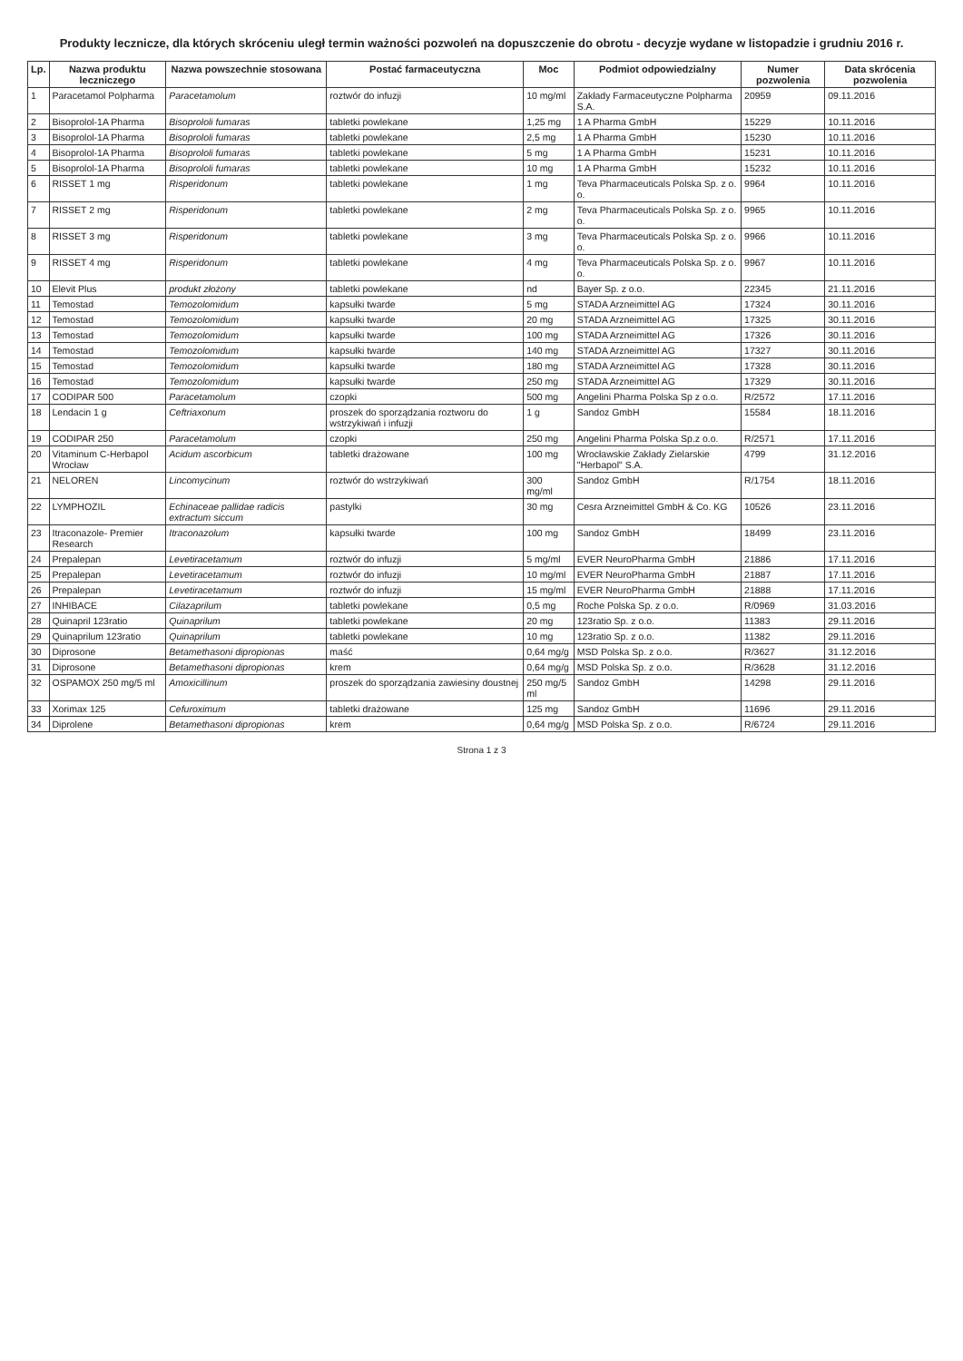Produkty lecznicze, dla których skróceniu uległ termin ważności pozwoleń na dopuszczenie do obrotu - decyzje wydane w listopadzie i grudniu 2016 r.
| Lp. | Nazwa produktu leczniczego | Nazwa powszechnie stosowana | Postać farmaceutyczna | Moc | Podmiot odpowiedzialny | Numer pozwolenia | Data skrócenia pozwolenia |
| --- | --- | --- | --- | --- | --- | --- | --- |
| 1 | Paracetamol Polpharma | Paracetamolum | roztwór do infuzji | 10 mg/ml | Zakłady Farmaceutyczne Polpharma S.A. | 20959 | 09.11.2016 |
| 2 | Bisoprolol-1A Pharma | Bisoprololi fumaras | tabletki powlekane | 1,25 mg | 1 A Pharma GmbH | 15229 | 10.11.2016 |
| 3 | Bisoprolol-1A Pharma | Bisoprololi fumaras | tabletki powlekane | 2,5 mg | 1 A Pharma GmbH | 15230 | 10.11.2016 |
| 4 | Bisoprolol-1A Pharma | Bisoprololi fumaras | tabletki powlekane | 5 mg | 1 A Pharma GmbH | 15231 | 10.11.2016 |
| 5 | Bisoprolol-1A Pharma | Bisoprololi fumaras | tabletki powlekane | 10 mg | 1 A Pharma GmbH | 15232 | 10.11.2016 |
| 6 | RISSET 1 mg | Risperidonum | tabletki powlekane | 1 mg | Teva Pharmaceuticals Polska Sp. z o. o. | 9964 | 10.11.2016 |
| 7 | RISSET 2 mg | Risperidonum | tabletki powlekane | 2 mg | Teva Pharmaceuticals Polska Sp. z o. o. | 9965 | 10.11.2016 |
| 8 | RISSET 3 mg | Risperidonum | tabletki powlekane | 3 mg | Teva Pharmaceuticals Polska Sp. z o. o. | 9966 | 10.11.2016 |
| 9 | RISSET 4 mg | Risperidonum | tabletki powlekane | 4 mg | Teva Pharmaceuticals Polska Sp. z o. o. | 9967 | 10.11.2016 |
| 10 | Elevit Plus | produkt złożony | tabletki powlekane | nd | Bayer Sp. z o.o. | 22345 | 21.11.2016 |
| 11 | Temostad | Temozolomidum | kapsułki twarde | 5 mg | STADA Arzneimittel AG | 17324 | 30.11.2016 |
| 12 | Temostad | Temozolomidum | kapsułki twarde | 20 mg | STADA Arzneimittel AG | 17325 | 30.11.2016 |
| 13 | Temostad | Temozolomidum | kapsułki twarde | 100 mg | STADA Arzneimittel AG | 17326 | 30.11.2016 |
| 14 | Temostad | Temozolomidum | kapsułki twarde | 140 mg | STADA Arzneimittel AG | 17327 | 30.11.2016 |
| 15 | Temostad | Temozolomidum | kapsułki twarde | 180 mg | STADA Arzneimittel AG | 17328 | 30.11.2016 |
| 16 | Temostad | Temozolomidum | kapsułki twarde | 250 mg | STADA Arzneimittel AG | 17329 | 30.11.2016 |
| 17 | CODIPAR 500 | Paracetamolum | czopki | 500 mg | Angelini Pharma Polska Sp z o.o. | R/2572 | 17.11.2016 |
| 18 | Lendacin 1 g | Ceftriaxonum | proszek do sporządzania roztworu do wstrzykiwań i infuzji | 1 g | Sandoz GmbH | 15584 | 18.11.2016 |
| 19 | CODIPAR 250 | Paracetamolum | czopki | 250 mg | Angelini Pharma Polska Sp.z o.o. | R/2571 | 17.11.2016 |
| 20 | Vitaminum C-Herbapol Wrocław | Acidum ascorbicum | tabletki drażowane | 100 mg | Wrocławskie Zakłady Zielarskie "Herbapol" S.A. | 4799 | 31.12.2016 |
| 21 | NELOREN | Lincomycinum | roztwór do wstrzykiwań | 300 mg/ml | Sandoz GmbH | R/1754 | 18.11.2016 |
| 22 | LYMPHOZIL | Echinaceae pallidae radicis extractum siccum | pastylki | 30 mg | Cesra Arzneimittel GmbH & Co. KG | 10526 | 23.11.2016 |
| 23 | Itraconazole- Premier Research | Itraconazolum | kapsułki twarde | 100 mg | Sandoz GmbH | 18499 | 23.11.2016 |
| 24 | Prepalepan | Levetiracetamum | roztwór do infuzji | 5 mg/ml | EVER NeuroPharma GmbH | 21886 | 17.11.2016 |
| 25 | Prepalepan | Levetiracetamum | roztwór do infuzji | 10 mg/ml | EVER NeuroPharma GmbH | 21887 | 17.11.2016 |
| 26 | Prepalepan | Levetiracetamum | roztwór do infuzji | 15 mg/ml | EVER NeuroPharma GmbH | 21888 | 17.11.2016 |
| 27 | INHIBACE | Cilazaprilum | tabletki powlekane | 0,5 mg | Roche Polska Sp. z o.o. | R/0969 | 31.03.2016 |
| 28 | Quinapril 123ratio | Quinaprilum | tabletki powlekane | 20 mg | 123ratio Sp. z o.o. | 11383 | 29.11.2016 |
| 29 | Quinaprilum 123ratio | Quinaprilum | tabletki powlekane | 10 mg | 123ratio Sp. z o.o. | 11382 | 29.11.2016 |
| 30 | Diprosone | Betamethasoni dipropionas | maść | 0,64 mg/g | MSD Polska Sp. z o.o. | R/3627 | 31.12.2016 |
| 31 | Diprosone | Betamethasoni dipropionas | krem | 0,64 mg/g | MSD Polska Sp. z o.o. | R/3628 | 31.12.2016 |
| 32 | OSPAMOX 250 mg/5 ml | Amoxicillinum | proszek do sporządzania zawiesiny doustnej | 250 mg/5 ml | Sandoz GmbH | 14298 | 29.11.2016 |
| 33 | Xorimax 125 | Cefuroximum | tabletki drażowane | 125 mg | Sandoz GmbH | 11696 | 29.11.2016 |
| 34 | Diprolene | Betamethasoni dipropionas | krem | 0,64 mg/g | MSD Polska Sp. z o.o. | R/6724 | 29.11.2016 |
Strona 1 z 3